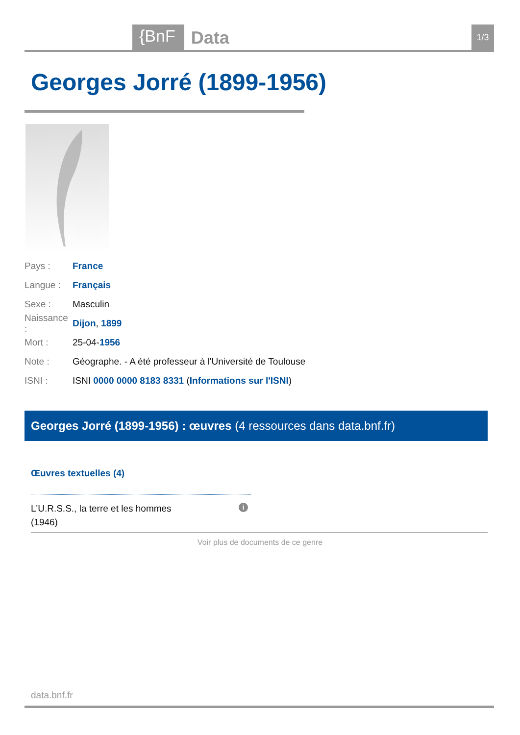{BnF Data 1/3
Georges Jorré (1899-1956)
Pays : France
Langue : Français
Sexe : Masculin
Naissance : Dijon, 1899
Mort : 25-04-1956
Note : Géographe. - A été professeur à l'Université de Toulouse
ISNI : ISNI 0000 0000 8183 8331 (Informations sur l'ISNI)
Georges Jorré (1899-1956) : œuvres (4 ressources dans data.bnf.fr)
Œuvres textuelles (4)
L'U.R.S.S., la terre et les hommes
(1946)
i
Voir plus de documents de ce genre
data.bnf.fr